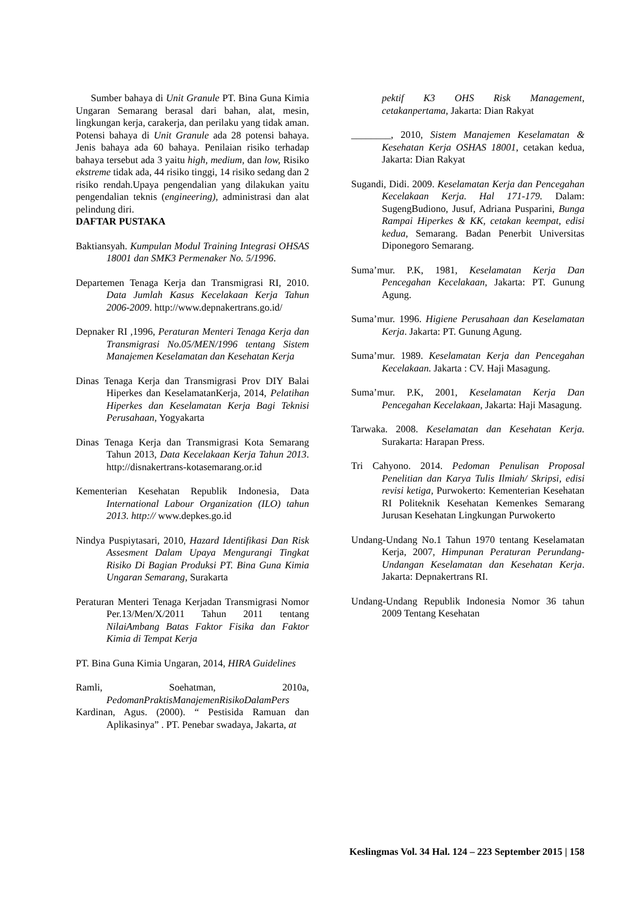Sumber bahaya di Unit Granule PT. Bina Guna Kimia Ungaran Semarang berasal dari bahan, alat, mesin, lingkungan kerja, carakerja, dan perilaku yang tidak aman. Potensi bahaya di Unit Granule ada 28 potensi bahaya. Jenis bahaya ada 60 bahaya. Penilaian risiko terhadap bahaya tersebut ada 3 yaitu high, medium, dan low, Risiko ekstreme tidak ada, 44 risiko tinggi, 14 risiko sedang dan 2 risiko rendah.Upaya pengendalian yang dilakukan yaitu pengendalian teknis (engineering), administrasi dan alat pelindung diri.
DAFTAR PUSTAKA
Baktiansyah. Kumpulan Modul Training Integrasi OHSAS 18001 dan SMK3 Permenaker No. 5/1996.
Departemen Tenaga Kerja dan Transmigrasi RI, 2010. Data Jumlah Kasus Kecelakaan Kerja Tahun 2006-2009. http://www.depnakertrans.go.id/
Depnaker RI ,1996, Peraturan Menteri Tenaga Kerja dan Transmigrasi No.05/MEN/1996 tentang Sistem Manajemen Keselamatan dan Kesehatan Kerja
Dinas Tenaga Kerja dan Transmigrasi Prov DIY Balai Hiperkes dan KeselamatanKerja, 2014, Pelatihan Hiperkes dan Keselamatan Kerja Bagi Teknisi Perusahaan, Yogyakarta
Dinas Tenaga Kerja dan Transmigrasi Kota Semarang Tahun 2013, Data Kecelakaan Kerja Tahun 2013. http://disnakertrans-kotasemarang.or.id
Kementerian Kesehatan Republik Indonesia, Data International Labour Organization (ILO) tahun 2013. http:// www.depkes.go.id
Nindya Puspiytasari, 2010, Hazard Identifikasi Dan Risk Assesment Dalam Upaya Mengurangi Tingkat Risiko Di Bagian Produksi PT. Bina Guna Kimia Ungaran Semarang, Surakarta
Peraturan Menteri Tenaga Kerjadan Transmigrasi Nomor Per.13/Men/X/2011 Tahun 2011 tentang NilaiAmbang Batas Faktor Fisika dan Faktor Kimia di Tempat Kerja
PT. Bina Guna Kimia Ungaran, 2014, HIRA Guidelines
Ramli, Soehatman, 2010a, PedomanPraktisManajemenRisikoDalamPers
Kardinan, Agus. (2000). “ Pestisida Ramuan dan Aplikasinya” . PT. Penebar swadaya, Jakarta, at
pektif K3 OHS Risk Management, cetakanpertama, Jakarta: Dian Rakyat
________, 2010, Sistem Manajemen Keselamatan & Kesehatan Kerja OSHAS 18001, cetakan kedua, Jakarta: Dian Rakyat
Sugandi, Didi. 2009. Keselamatan Kerja dan Pencegahan Kecelakaan Kerja. Hal 171-179. Dalam: SugengBudiono, Jusuf, Adriana Pusparini, Bunga Rampai Hiperkes & KK, cetakan keempat, edisi kedua, Semarang. Badan Penerbit Universitas Diponegoro Semarang.
Suma’mur. P.K, 1981, Keselamatan Kerja Dan Pencegahan Kecelakaan, Jakarta: PT. Gunung Agung.
Suma’mur. 1996. Higiene Perusahaan dan Keselamatan Kerja. Jakarta: PT. Gunung Agung.
Suma’mur. 1989. Keselamatan Kerja dan Pencegahan Kecelakaan. Jakarta : CV. Haji Masagung.
Suma’mur. P.K, 2001, Keselamatan Kerja Dan Pencegahan Kecelakaan, Jakarta: Haji Masagung.
Tarwaka. 2008. Keselamatan dan Kesehatan Kerja. Surakarta: Harapan Press.
Tri Cahyono. 2014. Pedoman Penulisan Proposal Penelitian dan Karya Tulis Ilmiah/ Skripsi, edisi revisi ketiga, Purwokerto: Kementerian Kesehatan RI Politeknik Kesehatan Kemenkes Semarang Jurusan Kesehatan Lingkungan Purwokerto
Undang-Undang No.1 Tahun 1970 tentang Keselamatan Kerja, 2007, Himpunan Peraturan Perundang-Undangan Keselamatan dan Kesehatan Kerja. Jakarta: Depnakertrans RI.
Undang-Undang Republik Indonesia Nomor 36 tahun 2009 Tentang Kesehatan
Keslingmas Vol. 34 Hal. 124 – 223 September 2015 | 158